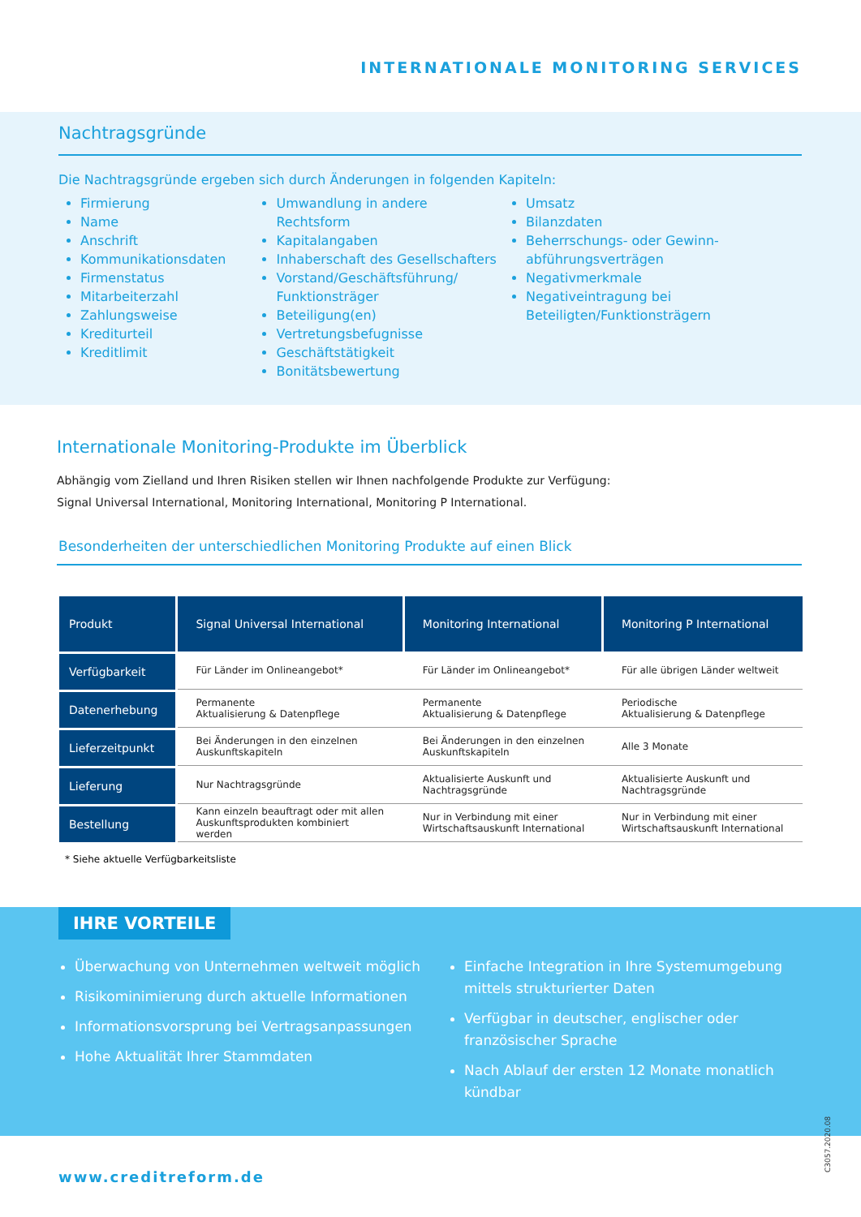INTERNATIONALE MONITORING SERVICES
Nachtragsgründe
Die Nachtragsgründe ergeben sich durch Änderungen in folgenden Kapiteln:
Firmierung
Name
Anschrift
Kommunikationsdaten
Firmenstatus
Mitarbeiterzahl
Zahlungsweise
Krediturteil
Kreditlimit
Umwandlung in andere Rechtsform
Kapitalangaben
Inhaberschaft des Gesellschafters
Vorstand/Geschäftsführung/ Funktionsträger
Beteiligung(en)
Vertretungsbefugnisse
Geschäftstätigkeit
Bonitätsbewertung
Umsatz
Bilanzdaten
Beherrschungs- oder Gewinn-abführungsverträgen
Negativmerkmale
Negativeintragung bei Beteiligten/Funktionsträgern
Internationale Monitoring-Produkte im Überblick
Abhängig vom Zielland und Ihren Risiken stellen wir Ihnen nachfolgende Produkte zur Verfügung:
Signal Universal International, Monitoring International, Monitoring P International.
Besonderheiten der unterschiedlichen Monitoring Produkte auf einen Blick
| Produkt | Signal Universal International | Monitoring International | Monitoring P International |
| --- | --- | --- | --- |
| Verfügbarkeit | Für Länder im Onlineangebot* | Für Länder im Onlineangebot* | Für alle übrigen Länder weltweit |
| Datenerhebung | Permanente Aktualisierung & Datenpflege | Permanente Aktualisierung & Datenpflege | Periodische Aktualisierung & Datenpflege |
| Lieferzeitpunkt | Bei Änderungen in den einzelnen Auskunftskapiteln | Bei Änderungen in den einzelnen Auskunftskapiteln | Alle 3 Monate |
| Lieferung | Nur Nachtragsgründe | Aktualisierte Auskunft und Nachtragsgründe | Aktualisierte Auskunft und Nachtragsgründe |
| Bestellung | Kann einzeln beauftragt oder mit allen Auskunftsprodukten kombiniert werden | Nur in Verbindung mit einer Wirtschaftsauskunft International | Nur in Verbindung mit einer Wirtschaftsauskunft International |
* Siehe aktuelle Verfügbarkeitsliste
IHRE VORTEILE
Überwachung von Unternehmen weltweit möglich
Risikominimierung durch aktuelle Informationen
Informationsvorsprung bei Vertragsanpassungen
Hohe Aktualität Ihrer Stammdaten
Einfache Integration in Ihre Systemumgebung mittels strukturierter Daten
Verfügbar in deutscher, englischer oder französischer Sprache
Nach Ablauf der ersten 12 Monate monatlich kündbar
www.creditreform.de C3057.2020.08